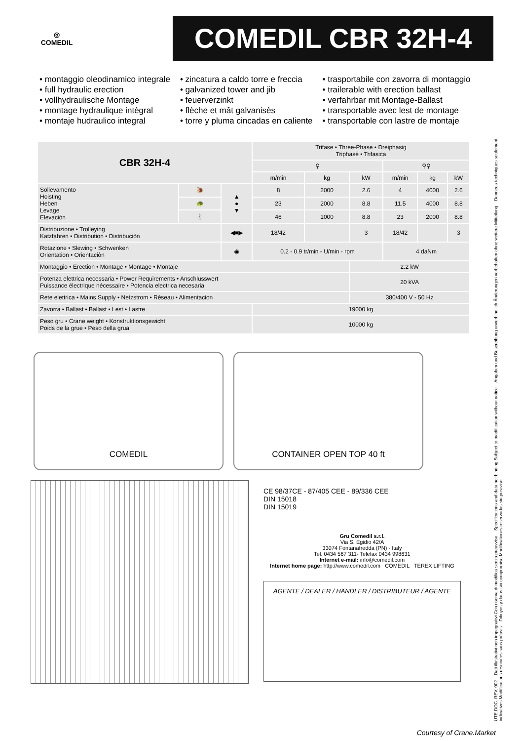◎
COMEDIL
COMEDIL CBR 32H-4
• montaggio oleodinamico integrale
• full hydraulic erection
• vollhydraulische Montage
• montage hydraulique intègral
• montaje hudraulico integral
• zincatura a caldo torre e freccia
• galvanized tower and jib
• feuerverzinkt
• flèche et mât galvanisès
• torre y pluma cincadas en caliente
• trasportabile con zavorra di montaggio
• trailerable with erection ballast
• verfahrbar mit Montage-Ballast
• transportable avec lest de montage
• transportable con lastre de montaje
| CBR 32H-4 | | | Trifase • Three-Phase • Dreiphasig Triphasé • Trifasica | | | | | |
| --- | --- | --- | --- | --- | --- | --- | --- | --- |
| | | | ⚲ | | | ⚲⚲ | | |
| | | | m/min | kg | kW | m/min | kg | kW |
| Sollevamento Hoisting Heben Levage Elevaciòn | 🐌 | ▲ ● ▼ | 8 | 2000 | 2.6 | 4 | 4000 | 2.6 |
| | 🐢 | | 23 | 2000 | 8.8 | 11.5 | 4000 | 8.8 |
| | 🐇 | | 46 | 1000 | 8.8 | 23 | 2000 | 8.8 |
| Distribuzione • Trolleying Katzfahren • Distribution • Distribuciòn | | ◀■▶ | 18/42 | | 3 | 18/42 | | 3 |
| Rotazione • Slewing • Schwenken Orientation • Orientaciòn | | ◉ | 0.2 - 0.9 tr/min - U/min - rpm | | | 4 daNm | | |
| Montaggio • Erection • Montage • Montage • Montaje | | | | | 2.2 kW | | | |
| Potenza elettrica necessaria • Power Requirements • Anschlusswert Puissance électrique nécessaire • Potencia electrica necesaria | | | | | 20 kVA | | | |
| Rete elettrica • Mains Supply • Netzstrom • Rèseau • Alimentacion | | | | | 380/400 V - 50 Hz | | | |
| Zavorra • Ballast • Ballast • Lest • Lastre | | | 19000 kg | | | | | |
| Peso gru • Crane weight • Konstruktionsgewicht Poids de la grue • Peso della grua | | | 10000 kg | | | | | |
COMEDIL CONTAINER OPEN TOP 40 ft
CE 98/37CE - 87/405 CEE - 89/336 CEE
DIN 15018
DIN 15019
Gru Comedil s.r.l.
Via S. Egidio 42/A
33074 Fontanafredda (PN) - Italy
Tel. 0434 567 311- Telefax 0434 998631
Internet e-mail: info@comedil.com
Internet home page: http://www.comedil.com COMEDIL TEREX LIFTING
AGENTE / DEALER / HÄNDLER / DISTRIBUTEUR / AGENTE
UTE.DOC. REV. 002 Dati illustrativi non impegnativi Con riserva di modifica senza preavviso Specifications and data not binding Subject to modification without notice Angaben und Bescreibung unverbindlich Änderungen vorbehalten ohne weitere Mitteilung Donnèes techniques seulement indicatives Modifications rèservèes sans prèavis Dibuyos y datos sin compromiso Modificationes reservadas sin preaviso
Courtesy of Crane.Market